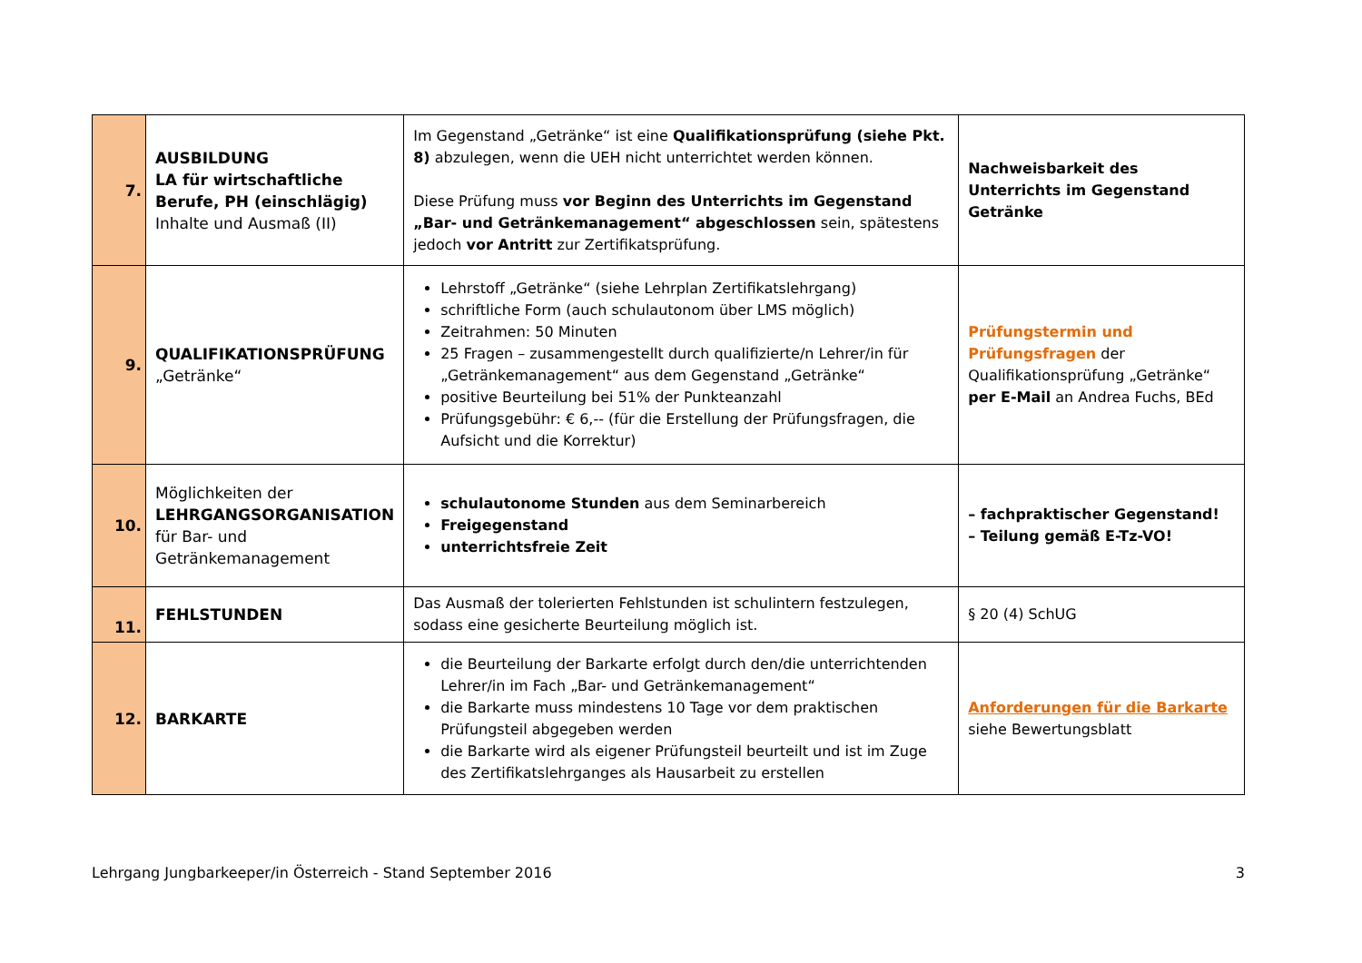| 7. | AUSBILDUNG LA für wirtschaftliche Berufe, PH (einschlägig) Inhalte und Ausmaß (II) | Im Gegenstand „Getränke“ ist eine Qualifikationsprüfung (siehe Pkt. 8) abzulegen, wenn die UEH nicht unterrichtet werden können. Diese Prüfung muss vor Beginn des Unterrichts im Gegenstand „Bar- und Getränkemanagement“ abgeschlossen sein, spätestens jedoch vor Antritt zur Zertifikatsprüfung. | Nachweisbarkeit des Unterrichts im Gegenstand Getränke |
| 9. | QUALIFIKATIONSPRÜFUNG „Getränke“ | Lehrstoff „Getränke“ (siehe Lehrplan Zertifikatslehrgang) schriftliche Form (auch schulautonom über LMS möglich) Zeitrahmen: 50 Minuten 25 Fragen – zusammengestellt durch qualifizierte/n Lehrer/in für „Getränkemanagement“ aus dem Gegenstand „Getränke“ positive Beurteilung bei 51% der Punkteanzahl Prüfungsgebühr: € 6,-- (für die Erstellung der Prüfungsfragen, die Aufsicht und die Korrektur) | Prüfungstermin und Prüfungsfragen der Qualifikationsprüfung „Getränke“ per E-Mail an Andrea Fuchs, BEd |
| 10. | Möglichkeiten der LEHRGANGSORGANISATION für Bar- und Getränkemanagement | schulautonome Stunden aus dem Seminarbereich Freigegenstand unterrichtsfreie Zeit | – fachpraktischer Gegenstand! – Teilung gemäß E-Tz-VO! |
| 11. | FEHLSTUNDEN | Das Ausmaß der tolerierten Fehlstunden ist schulintern festzulegen, sodass eine gesicherte Beurteilung möglich ist. | § 20 (4) SchUG |
| 12. | BARKARTE | die Beurteilung der Barkarte erfolgt durch den/die unterrichtenden Lehrer/in im Fach „Bar- und Getränkemanagement“ die Barkarte muss mindestens 10 Tage vor dem praktischen Prüfungsteil abgegeben werden die Barkarte wird als eigener Prüfungsteil beurteilt und ist im Zuge des Zertifikatslehrganges als Hausarbeit zu erstellen | Anforderungen für die Barkarte siehe Bewertungsblatt |
Lehrgang Jungbarkeeper/in Österreich - Stand September 2016 3